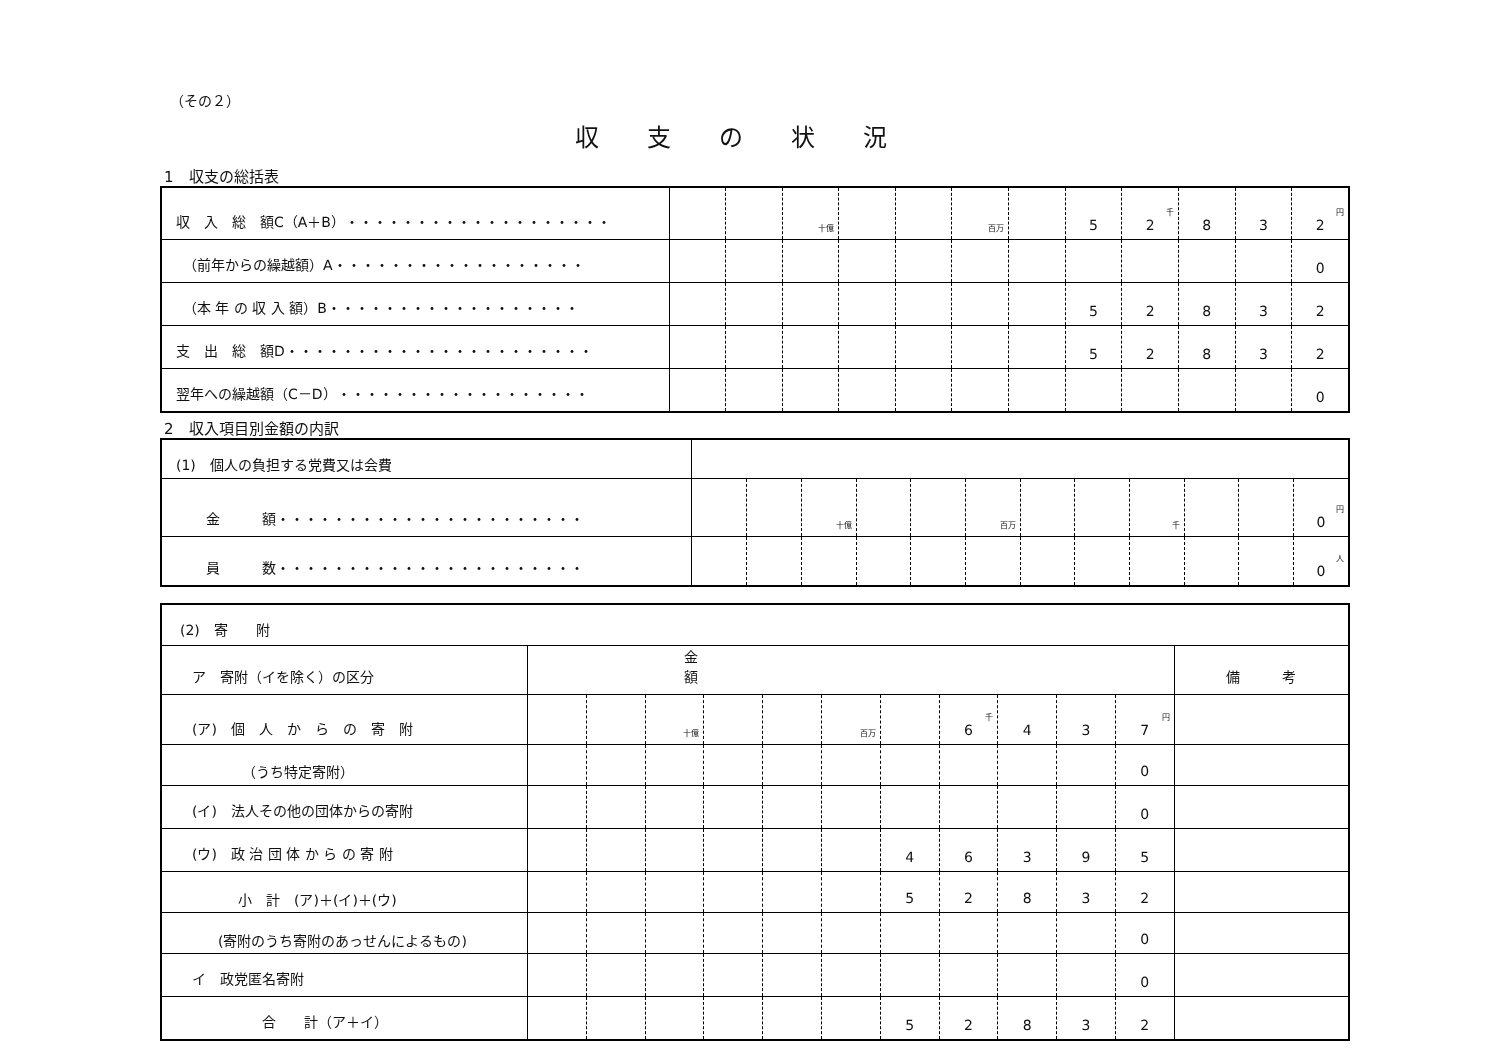（その２）
収支の状況
1　収支の総括表
| 収 入 総 額C（A＋B）・・・・・・・・・・・・・・・・・・・ | | | 十億 | | | 百万 | | 5 | 千 2 | 8 | 3 | 円 2 |
| （前年からの繰越額）A・・・・・・・・・・・・・・・・・・ | | | | | | | | | | | | 0 |
| （本 年 の 収 入 額）B・・・・・・・・・・・・・・・・・・ | | | | | | | | 5 | 2 | 8 | 3 | 2 |
| 支 出 総 額D・・・・・・・・・・・・・・・・・・・・・・ | | | | | | | | 5 | 2 | 8 | 3 | 2 |
| 翌年への繰越額（C－D）・・・・・・・・・・・・・・・・・・ | | | | | | | | | | | | 0 |
2　収入項目別金額の内訳
| (1) 個人の負担する党費又は会費 | | | | | | | | | | | | |
| 金 額・・・・・・・・・・・・・・・・・・・・・・ | | | 十億 | | | 百万 | | | 千 | | | 円 0 |
| 員 数・・・・・・・・・・・・・・・・・・・・・・ | | | | | | | | | | | | 人 0 |
| (2) 寄 附 | | | | | | | | | | | | |
| ア 寄附（イを除く）の区分 | 金額 | | | | | | | | | | | 備 考 |
| (ア) 個 人 か ら の 寄 附 | | | 十億 | | | 百万 | | 千 6 | 4 | 3 | 円 7 | |
| （うち特定寄附） | | | | | | | | | | | 0 | |
| (イ) 法人その他の団体からの寄附 | | | | | | | | | | | 0 | |
| (ウ) 政 治 団 体 か ら の 寄 附 | | | | | | | 4 | 6 | 3 | 9 | 5 | |
| 小 計 (ア)＋(イ)＋(ウ) | | | | | | | 5 | 2 | 8 | 3 | 2 | |
| (寄附のうち寄附のあっせんによるもの) | | | | | | | | | | | 0 | |
| イ 政党匿名寄附 | | | | | | | | | | | 0 | |
| 合 計（ア＋イ） | | | | | | | 5 | 2 | 8 | 3 | 2 | |